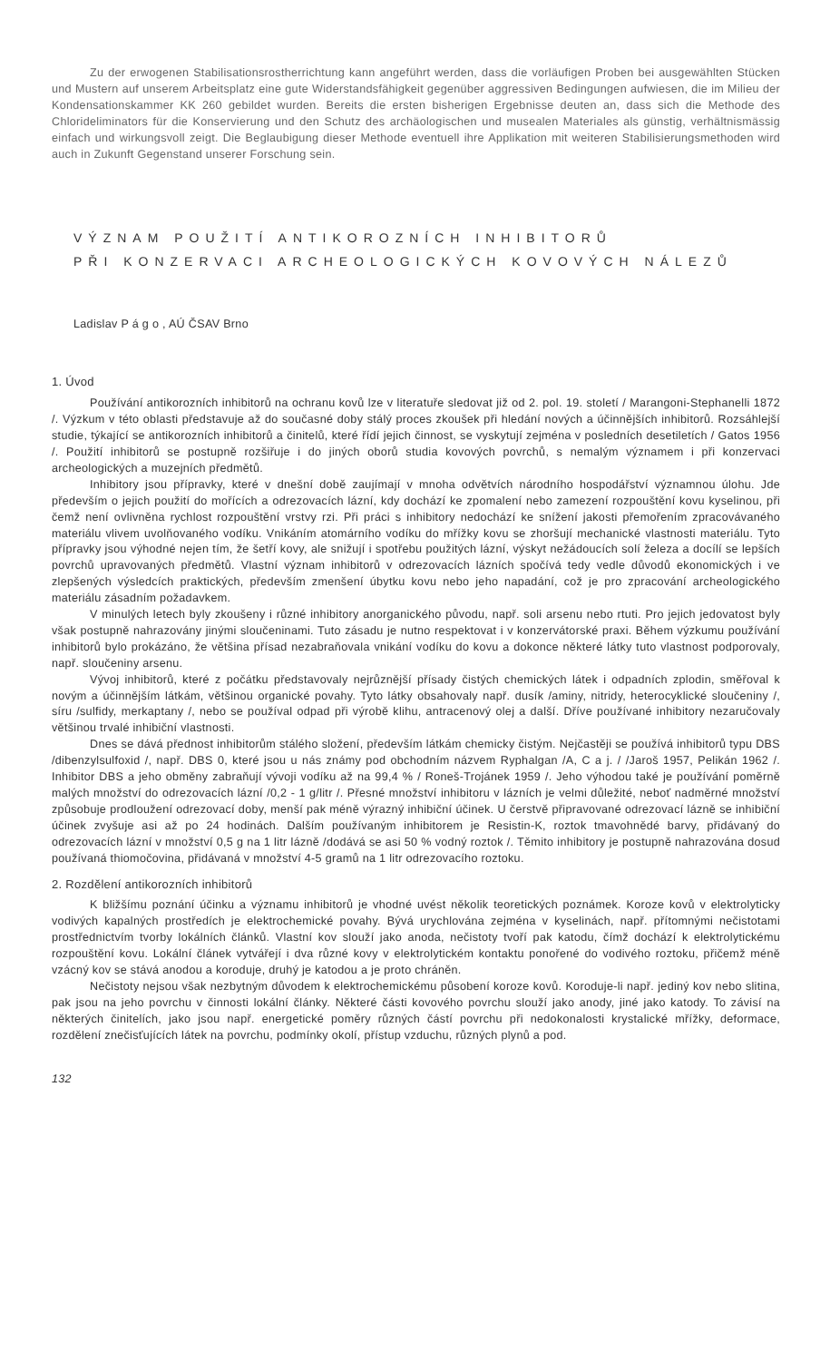Zu der erwogenen Stabilisationsrostherrichtung kann angeführt werden, dass die vorläufigen Proben bei ausgewählten Stücken und Mustern auf unserem Arbeitsplatz eine gute Widerstandsfähigkeit gegenüber aggressiven Bedingungen aufwiesen, die im Milieu der Kondensationskammer KK 260 gebildet wurden. Bereits die ersten bisherigen Ergebnisse deuten an, dass sich die Methode des Chlorideliminators für die Konservierung und den Schutz des archäologischen und musealen Materiales als günstig, verhältnismässig einfach und wirkungsvoll zeigt. Die Beglaubigung dieser Methode eventuell ihre Applikation mit weiteren Stabilisierungsmethoden wird auch in Zukunft Gegenstand unserer Forschung sein.
VÝZNAM POUŽITÍ ANTIKOROZNÍCH INHIBITORŮ
PŘI KONZERVACI ARCHEOLOGICKÝCH KOVOVÝCH NÁLEZŮ
Ladislav P á g o , AÚ ČSAV Brno
1. Úvod
Používání antikorozních inhibitorů na ochranu kovů lze v literatuře sledovat již od 2. pol. 19. století / Marangoni-Stephanelli 1872 /. Výzkum v této oblasti představuje až do současné doby stálý proces zkoušek při hledání nových a účinnějších inhibitorů. Rozsáhlejší studie, týkající se antikorozních inhibitorů a činitelů, které řídí jejich činnost, se vyskytují zejména v posledních desetiletích / Gatos 1956 /. Použití inhibitorů se postupně rozšiřuje i do jiných oborů studia kovových povrchů, s nemalým významem i při konzervaci archeologických a muzejních předmětů.
Inhibitory jsou přípravky, které v dnešní době zaujímají v mnoha odvětvích národního hospodářství významnou úlohu. Jde především o jejich použití do mořících a odrezovacích lázní, kdy dochází ke zpomalení nebo zamezení rozpouštění kovu kyselinou, při čemž není ovlivněna rychlost rozpouštění vrstvy rzi. Při práci s inhibitory nedochází ke snížení jakosti přemořením zpracovávaného materiálu vlivem uvolňovaného vodíku. Vnikáním atomárního vodíku do mřížky kovu se zhoršují mechanické vlastnosti materiálu. Tyto přípravky jsou výhodné nejen tím, že šetří kovy, ale snižují i spotřebu použitých lázní, výskyt nežádoucích solí železa a docílí se lepších povrchů upravovaných předmětů. Vlastní význam inhibitorů v odrezovacích lázních spočívá tedy vedle důvodů ekonomických i ve zlepšených výsledcích praktických, především zmenšení úbytku kovu nebo jeho napadání, což je pro zpracování archeologického materiálu zásadním požadavkem.
V minulých letech byly zkoušeny i různé inhibitory anorganického původu, např. soli arsenu nebo rtuti. Pro jejich jedovatost byly však postupně nahrazovány jinými sloučeninami. Tuto zásadu je nutno respektovat i v konzervátorské praxi. Během výzkumu používání inhibitorů bylo prokázáno, že většina přísad nezabraňovala vnikání vodíku do kovu a dokonce některé látky tuto vlastnost podporovaly, např. sloučeniny arsenu.
Vývoj inhibitorů, které z počátku představovaly nejrůznější přísady čistých chemických látek i odpadních zplodin, směřoval k novým a účinnějším látkám, většinou organické povahy. Tyto látky obsahovaly např. dusík /aminy, nitridy, heterocyklické sloučeniny /, síru /sulfidy, merkaptany /, nebo se používal odpad při výrobě klihu, antracenový olej a další. Dříve používané inhibitory nezaručovaly většinou trvalé inhibiční vlastnosti.
Dnes se dává přednost inhibitorům stálého složení, především látkám chemicky čistým. Nejčastěji se používá inhibitorů typu DBS /dibenzylsulfoxid /, např. DBS 0, které jsou u nás známy pod obchodním názvem Ryphalgan /A, C a j. / /Jaroš 1957, Pelikán 1962 /. Inhibitor DBS a jeho obměny zabraňují vývoji vodíku až na 99,4 % / Roneš-Troján​ek 1959 /. Jeho výhodou také je používání poměrně malých množství do odrezovacích lázní /0,2 - 1 g/litr /. Přesné množství inhibitoru v lázních je velmi důležité, neboť nadměrné množství způsobuje prodloužení odrezovací doby, menší pak méně výrazný inhibiční účinek. U čerstvě připravované odrezovací lázně se inhibiční účinek zvyšuje asi až po 24 hodinách. Dalším používaným inhibitorem je Resistin-K, roztok tmavohnědé barvy, přidávaný do odrezovacích lázní v množství 0,5 g na 1 litr lázně /dodává se asi 50 % vodný roztok /. Těmito inhibitory je postupně nahrazována dosud používaná thiomočovina, přidávaná v množství 4-5 gramů na 1 litr odrezovacího roztoku.
2. Rozdělení antikorozních inhibitorů
K bližšímu poznání účinku a významu inhibitorů je vhodné uvést několik teoretických poznámek. Koroze kovů v elektrolyticky vodivých kapalných prostředích je elektrochemické povahy. Bývá urychlována zejména v kyselinách, např. přítomnými nečistotami prostřednictvím tvorby lokálních článků. Vlastní kov slouží jako anoda, nečistoty tvoří pak katodu, čímž dochází k elektrolytickému rozpouštění kovu. Lokální článek vytvářejí i dva různé kovy v elektrolytickém kontaktu ponořené do vodivého roztoku, přičemž méně vzácný kov se stává anodou a koroduje, druhý je katodou a je proto chráněn.
Nečistoty nejsou však nezbytným důvodem k elektrochemickému působení koroze kovů. Koroduje-li např. jediný kov nebo slitina, pak jsou na jeho povrchu v činnosti lokální články. Některé části kovového povrchu slouží jako anody, jiné jako katody. To závisí na některých činitelích, jako jsou např. energetické poměry různých částí povrchu při nedokonalosti krystalické mřížky, deformace, rozdělení znečisťujících látek na povrchu, podmínky okolí, přístup vzduchu, různých plynů a pod.
132